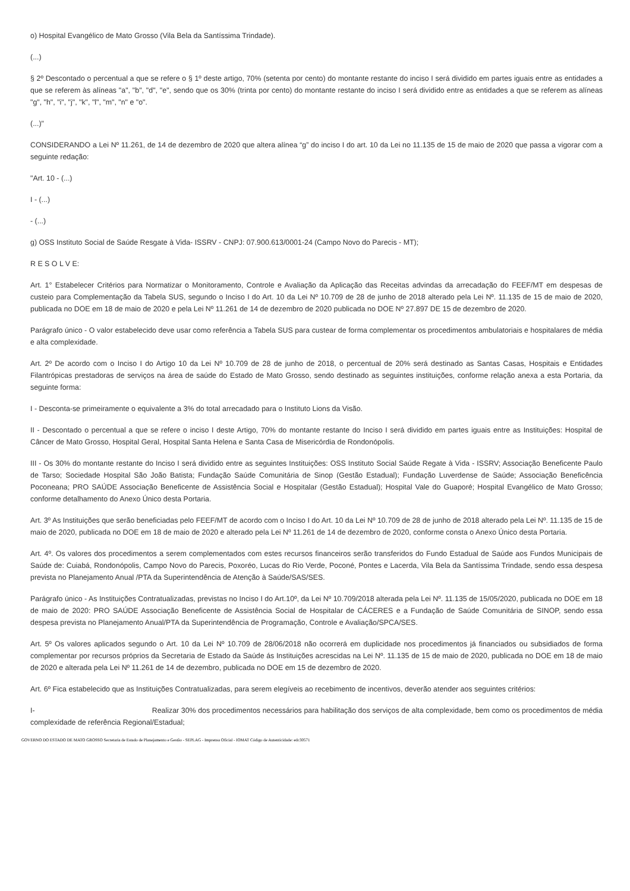o) Hospital Evangélico de Mato Grosso (Vila Bela da Santíssima Trindade).
(...)
§ 2º Descontado o percentual a que se refere o § 1º deste artigo, 70% (setenta por cento) do montante restante do inciso I será dividido em partes iguais entre as entidades a que se referem às alíneas "a", "b", "d", "e", sendo que os 30% (trinta por cento) do montante restante do inciso I será dividido entre as entidades a que se referem as alíneas "g", "h", "i", "j", "k", "l", "m", "n" e "o".
(...)"
CONSIDERANDO a Lei Nº 11.261, de 14 de dezembro de 2020 que altera alínea “g” do inciso I do art. 10 da Lei no 11.135 de 15 de maio de 2020 que passa a vigorar com a seguinte redação:
"Art. 10 - (...)
I - (...)
- (...)
g) OSS Instituto Social de Saúde Resgate à Vida- ISSRV - CNPJ: 07.900.613/0001-24 (Campo Novo do Parecis - MT);
R E S O L V E:
Art. 1° Estabelecer Critérios para Normatizar o Monitoramento, Controle e Avaliação da Aplicação das Receitas advindas da arrecadação do FEEF/MT em despesas de custeio para Complementação da Tabela SUS, segundo o Inciso I do Art. 10 da Lei Nº 10.709 de 28 de junho de 2018 alterado pela Lei Nº. 11.135 de 15 de maio de 2020, publicada no DOE em 18 de maio de 2020 e pela Lei Nº 11.261 de 14 de dezembro de 2020 publicada no DOE Nº 27.897 DE 15 de dezembro de 2020.
Parágrafo único - O valor estabelecido deve usar como referência a Tabela SUS para custear de forma complementar os procedimentos ambulatoriais e hospitalares de média e alta complexidade.
Art. 2º De acordo com o Inciso I do Artigo 10 da Lei Nº 10.709 de 28 de junho de 2018, o percentual de 20% será destinado as Santas Casas, Hospitais e Entidades Filantrópicas prestadoras de serviços na área de saúde do Estado de Mato Grosso, sendo destinado as seguintes instituições, conforme relação anexa a esta Portaria, da seguinte forma:
I - Desconta-se primeiramente o equivalente a 3% do total arrecadado para o Instituto Lions da Visão.
II - Descontado o percentual a que se refere o inciso I deste Artigo, 70% do montante restante do Inciso I será dividido em partes iguais entre as Instituições: Hospital de Câncer de Mato Grosso, Hospital Geral, Hospital Santa Helena e Santa Casa de Misericórdia de Rondonópolis.
III - Os 30% do montante restante do Inciso I será dividido entre as seguintes Instituições: OSS Instituto Social Saúde Regate à Vida - ISSRV; Associação Beneficente Paulo de Tarso; Sociedade Hospital São João Batista; Fundação Saúde Comunitária de Sinop (Gestão Estadual); Fundação Luverdense de Saúde; Associação Beneficência Poconeana; PRO SAÚDE Associação Beneficente de Assistência Social e Hospitalar (Gestão Estadual); Hospital Vale do Guaporé; Hospital Evangélico de Mato Grosso; conforme detalhamento do Anexo Único desta Portaria.
Art. 3º As Instituições que serão beneficiadas pelo FEEF/MT de acordo com o Inciso I do Art. 10 da Lei Nº 10.709 de 28 de junho de 2018 alterado pela Lei Nº. 11.135 de 15 de maio de 2020, publicada no DOE em 18 de maio de 2020 e alterado pela Lei Nº 11.261 de 14 de dezembro de 2020, conforme consta o Anexo Único desta Portaria.
Art. 4º. Os valores dos procedimentos a serem complementados com estes recursos financeiros serão transferidos do Fundo Estadual de Saúde aos Fundos Municipais de Saúde de: Cuiabá, Rondonópolis, Campo Novo do Parecis, Poxoréo, Lucas do Rio Verde, Poconé, Pontes e Lacerda, Vila Bela da Santíssima Trindade, sendo essa despesa prevista no Planejamento Anual /PTA da Superintendência de Atenção à Saúde/SAS/SES.
Parágrafo único - As Instituições Contratualizadas, previstas no Inciso I do Art.10º, da Lei Nº 10.709/2018 alterada pela Lei Nº. 11.135 de 15/05/2020, publicada no DOE em 18 de maio de 2020: PRO SAÚDE Associação Beneficente de Assistência Social de Hospitalar de CÁCERES e a Fundação de Saúde Comunitária de SINOP, sendo essa despesa prevista no Planejamento Anual/PTA da Superintendência de Programação, Controle e Avaliação/SPCA/SES.
Art. 5º Os valores aplicados segundo o Art. 10 da Lei Nº 10.709 de 28/06/2018 não ocorrerá em duplicidade nos procedimentos já financiados ou subsidiados de forma complementar por recursos próprios da Secretaria de Estado da Saúde ás Instituições acrescidas na Lei Nº. 11.135 de 15 de maio de 2020, publicada no DOE em 18 de maio de 2020 e alterada pela Lei Nº 11.261 de 14 de dezembro, publicada no DOE em 15 de dezembro de 2020.
Art. 6º Fica estabelecido que as Instituições Contratualizadas, para serem elegíveis ao recebimento de incentivos, deverão atender aos seguintes critérios:
I- Realizar 30% dos procedimentos necessários para habilitação dos serviços de alta complexidade, bem como os procedimentos de média complexidade de referência Regional/Estadual;
GOVERNO DO ESTADO DE MATO GROSSO Secretaria de Estado de Planejamento e Gestão - SEPLAG - Imprensa Oficial - IOMAT Código de Autenticidade: edc30571